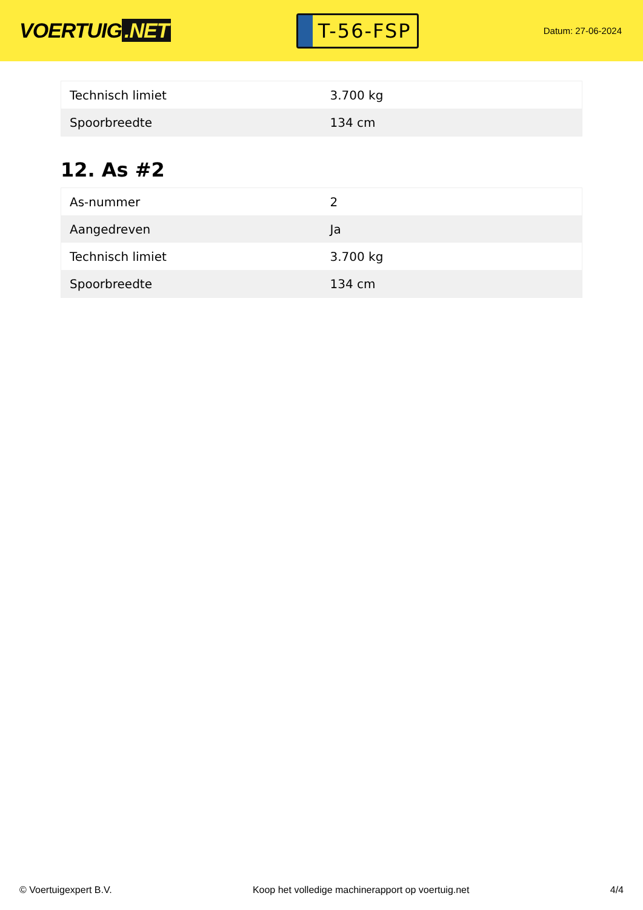VOERTUIG.NET
T-56-FSP
Datum: 27-06-2024
| Technisch limiet | 3.700 kg |
| Spoorbreedte | 134 cm |
12. As #2
| As-nummer | 2 |
| Aangedreven | Ja |
| Technisch limiet | 3.700 kg |
| Spoorbreedte | 134 cm |
© Voertuigexpert B.V. Koop het volledige machinerapport op voertuig.net 4/4